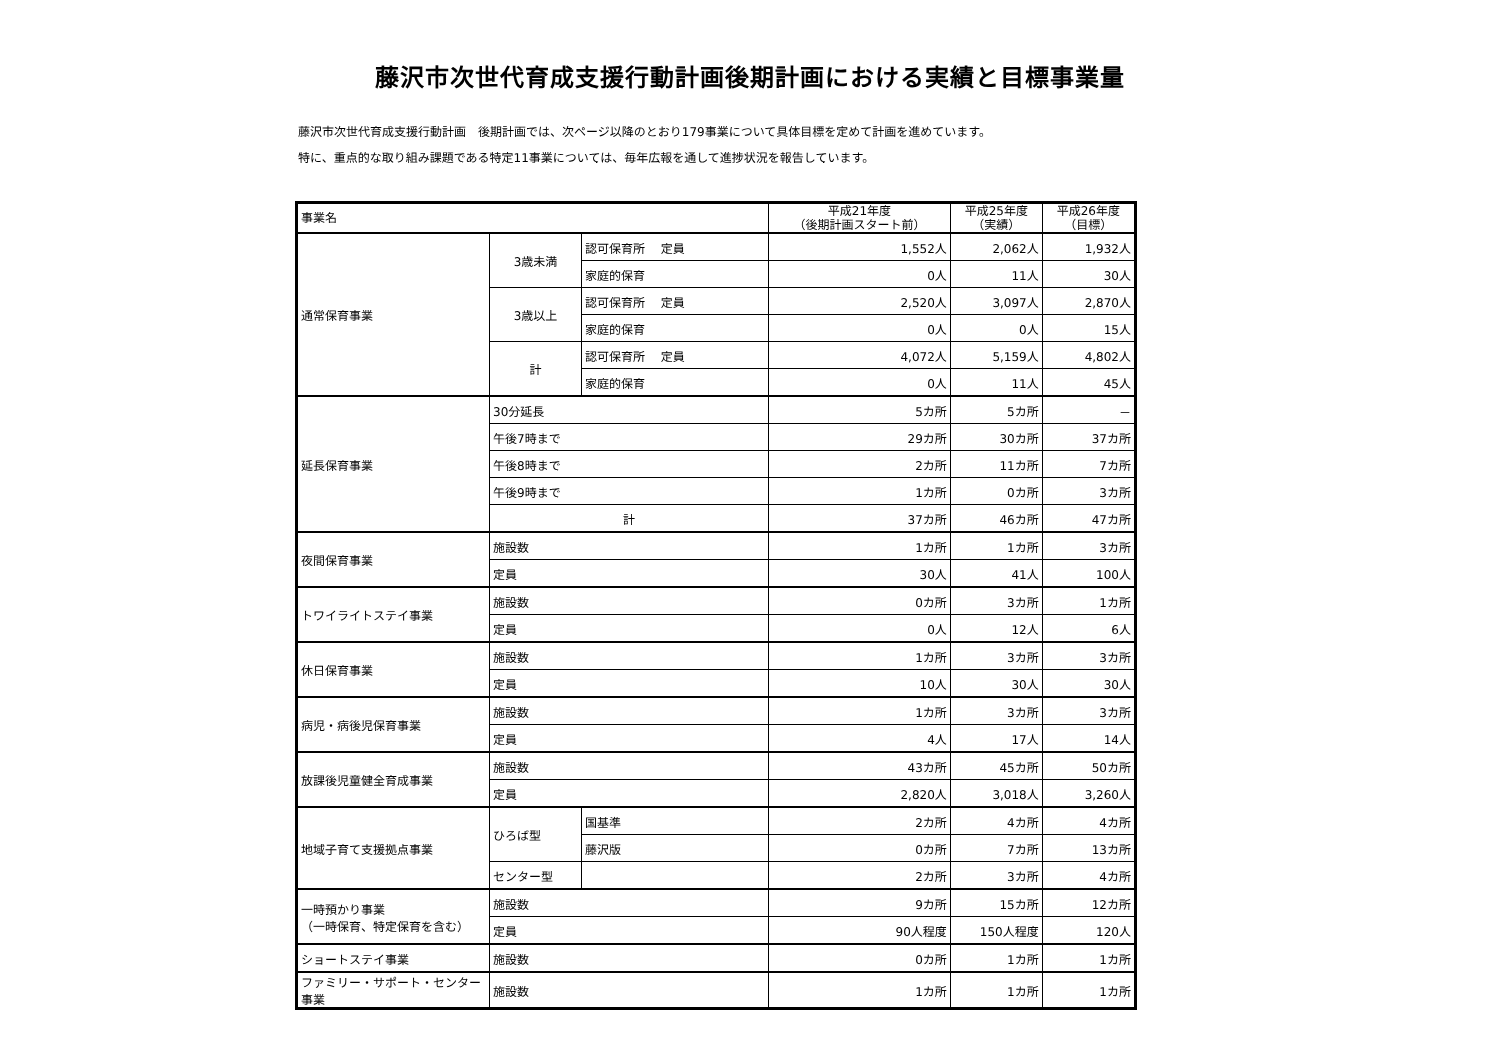藤沢市次世代育成支援行動計画後期計画における実績と目標事業量
藤沢市次世代育成支援行動計画　後期計画では、次ページ以降のとおり179事業について具体目標を定めて計画を進めています。
特に、重点的な取り組み課題である特定11事業については、毎年広報を通して進捗状況を報告しています。
| 事業名 | | | 平成21年度 （後期計画スタート前） | 平成25年度 （実績） | 平成26年度 （目標） |
| --- | --- | --- | --- | --- | --- |
| 通常保育事業 | 3歳未満 | 認可保育所 定員 | 1,552人 | 2,062人 | 1,932人 |
| | | 家庭的保育 | 0人 | 11人 | 30人 |
| | 3歳以上 | 認可保育所 定員 | 2,520人 | 3,097人 | 2,870人 |
| | | 家庭的保育 | 0人 | 0人 | 15人 |
| | 計 | 認可保育所 定員 | 4,072人 | 5,159人 | 4,802人 |
| | | 家庭的保育 | 0人 | 11人 | 45人 |
| 延長保育事業 | 30分延長 | | 5カ所 | 5カ所 | － |
| | 午後7時まで | | 29カ所 | 30カ所 | 37カ所 |
| | 午後8時まで | | 2カ所 | 11カ所 | 7カ所 |
| | 午後9時まで | | 1カ所 | 0カ所 | 3カ所 |
| | 計 | | 37カ所 | 46カ所 | 47カ所 |
| 夜間保育事業 | 施設数 | | 1カ所 | 1カ所 | 3カ所 |
| | 定員 | | 30人 | 41人 | 100人 |
| トワイライトステイ事業 | 施設数 | | 0カ所 | 3カ所 | 1カ所 |
| | 定員 | | 0人 | 12人 | 6人 |
| 休日保育事業 | 施設数 | | 1カ所 | 3カ所 | 3カ所 |
| | 定員 | | 10人 | 30人 | 30人 |
| 病児・病後児保育事業 | 施設数 | | 1カ所 | 3カ所 | 3カ所 |
| | 定員 | | 4人 | 17人 | 14人 |
| 放課後児童健全育成事業 | 施設数 | | 43カ所 | 45カ所 | 50カ所 |
| | 定員 | | 2,820人 | 3,018人 | 3,260人 |
| 地域子育て支援拠点事業 | ひろば型 | 国基準 | 2カ所 | 4カ所 | 4カ所 |
| | | 藤沢版 | 0カ所 | 7カ所 | 13カ所 |
| | センター型 | | 2カ所 | 3カ所 | 4カ所 |
| 一時預かり事業 （一時保育、特定保育を含む） | 施設数 | | 9カ所 | 15カ所 | 12カ所 |
| | 定員 | | 90人程度 | 150人程度 | 120人 |
| ショートステイ事業 | 施設数 | | 0カ所 | 1カ所 | 1カ所 |
| ファミリー・サポート・センター事業 | 施設数 | | 1カ所 | 1カ所 | 1カ所 |